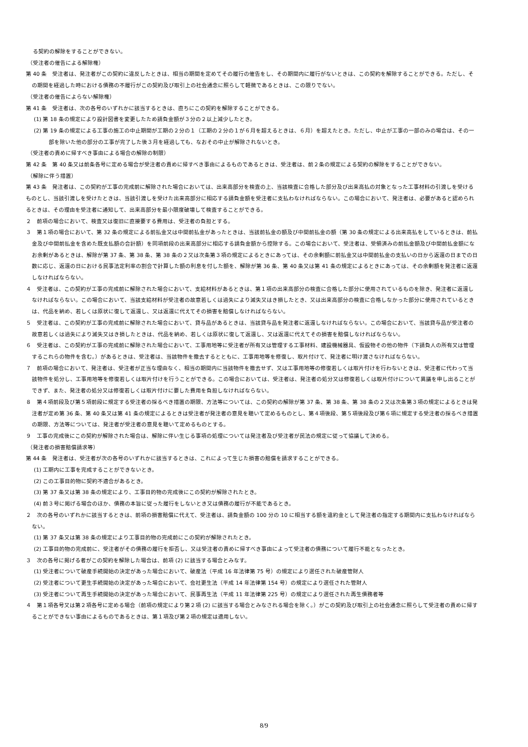る契約の解除をすることができない。
（受注者の催告による解除権）
第 40 条　受注者は、発注者がこの契約に違反したときは、相当の期間を定めてその履行の催告をし、その期間内に履行がないときは、この契約を解除することができる。ただし、その期間を経過した時における債務の不履行がこの契約及び取引上の社会通念に照らして軽微であるときは、この限りでない。
（受注者の催告によらない解除権）
第 41 条　受注者は、次の各号のいずれかに該当するときは、直ちにこの契約を解除することができる。
(1) 第 18 条の規定により設計図書を変更したため請負金額が３分の２以上減少したとき。
(2) 第 19 条の規定による工事の施工の中止期間が工期の２分の１（工期の２分の１が６月を超えるときは、６月）を超えたとき。ただし、中止が工事の一部のみの場合は、その一部を除いた他の部分の工事が完了した後３月を経過しても、なおその中止が解除されないとき。
（受注者の責めに帰すべき事由による場合の解除の制限）
第 42 条　第 40 条又は前条各号に定める場合が受注者の責めに帰すべき事由によるものであるときは、受注者は、前２条の規定による契約の解除をすることができない。
（解除に伴う措置）
第 43 条　発注者は、この契約が工事の完成前に解除された場合においては、出来高部分を検査の上、当該検査に合格した部分及び出来高払の対象となった工事材料の引渡しを受けるものとし、当該引渡しを受けたときは、当該引渡しを受けた出来高部分に相応する請負金額を受注者に支払わなければならない。この場合において、発注者は、必要があると認められるときは、その理由を受注者に通知して、出来高部分を最小限度破壊して検査することができる。
２　前項の場合において、検査又は復旧に直接要する費用は、受注者の負担とする。
３　第１項の場合において、第 32 条の規定による前払金又は中間前払金があったときは、当該前払金の額及び中間前払金の額（第 30 条の規定による出来高払をしているときは、前払金及び中間前払金を含めた既支払額の合計額）を同項前段の出来高部分に相応する請負金額から控除する。この場合において、受注者は、受領済みの前払金額及び中間前払金額になお余剰があるときは、解除が第 37 条、第 38 条、第 38 条の２又は次条第３項の規定によるときにあっては、その余剰額に前払金又は中間前払金の支払いの日から返還の日までの日数に応じ、返還の日における民事法定利率の割合で計算した額の利息を付した額を、解除が第 36 条、第 40 条又は第 41 条の規定によるときにあっては、その余剰額を発注者に返還しなければならない。
４　受注者は、この契約が工事の完成前に解除された場合において、支給材料があるときは、第１項の出来高部分の検査に合格した部分に使用されているものを除き、発注者に返還しなければならない。この場合において、当該支給材料が受注者の故意若しくは過失により滅失又はき損したとき、又は出来高部分の検査に合格しなかった部分に使用されているときは、代品を納め、若しくは原状に復して返還し、又は返還に代えてその損害を賠償しなければならない。
５　受注者は、この契約が工事の完成前に解除された場合において、貸与品があるときは、当該貸与品を発注者に返還しなければならない。この場合において、当該貸与品が受注者の故意若しくは過失により滅失又はき損したときは、代品を納め、若しくは原状に復して返還し、又は返還に代えてその損害を賠償しなければならない。
６　受注者は、この契約が工事の完成前に解除された場合において、工事用地等に受注者が所有又は管理する工事材料、建設機械器具、仮設物その他の物件（下請負人の所有又は管理するこれらの物件を含む。）があるときは、受注者は、当該物件を撤去するとともに、工事用地等を修復し、取片付けて、発注者に明け渡さなければならない。
７　前項の場合において、発注者は、受注者が正当な理由なく、相当の期間内に当該物件を撤去せず、又は工事用地等の修復若しくは取片付けを行わないときは、受注者に代わって当該物件を処分し、工事用地等を修復若しくは取片付けを行うことができる。この場合においては、受注者は、発注者の処分又は修復若しくは取片付けについて異議を申し出ることができず、また、発注者の処分又は修復若しくは取片付けに要した費用を負担しなければならない。
８　第４項前段及び第５項前段に規定する受注者の採るべき措置の期限、方法等については、この契約の解除が第 37 条、第 38 条、第 38 条の２又は次条第３項の規定によるときは発注者が定め第 36 条、第 40 条又は第 41 条の規定によるときは受注者が発注者の意見を聴いて定めるものとし、第４項後段、第５項後段及び第６項に規定する受注者の採るべき措置の期限、方法等については、発注者が受注者の意見を聴いて定めるものとする。
９　工事の完成後にこの契約が解除された場合は、解除に伴い生じる事項の処理については発注者及び受注者が民法の規定に従って協議して決める。
（発注者の損害賠償請求等）
第 44 条　発注者は、受注者が次の各号のいずれかに該当するときは、これによって生じた損害の賠償を請求することができる。
(1) 工期内に工事を完成することができないとき。
(2) この工事目的物に契約不適合があるとき。
(3) 第 37 条又は第 38 条の規定により、工事目的物の完成後にこの契約が解除されたとき。
(4) 前３号に掲げる場合のほか、債務の本旨に従った履行をしないとき又は債務の履行が不能であるとき。
２　次の各号のいずれかに該当するときは、前項の損害賠償に代えて、受注者は、請負金額の 100 分の 10 に相当する額を違約金として発注者の指定する期間内に支払わなければならない。
(1) 第 37 条又は第 38 条の規定により工事目的物の完成前にこの契約が解除されたとき。
(2) 工事目的物の完成前に、受注者がその債務の履行を拒否し、又は受注者の責めに帰すべき事由によって受注者の債務について履行不能となったとき。
３　次の各号に掲げる者がこの契約を解除した場合は、前項 (2) に該当する場合とみなす。
(1) 受注者について破産手続開始の決定があった場合において、破産法（平成 16 年法律第 75 号）の規定により選任された破産管財人
(2) 受注者について更生手続開始の決定があった場合において、会社更生法（平成 14 年法律第 154 号）の規定により選任された管財人
(3) 受注者について再生手続開始の決定があった場合において、民事再生法（平成 11 年法律第 225 号）の規定により選任された再生債務者等
４　第１項各号又は第２項各号に定める場合（前項の規定により第２項 (2) に該当する場合とみなされる場合を除く。）がこの契約及び取引上の社会通念に照らして受注者の責めに帰することができない事由によるものであるときは、第１項及び第２項の規定は適用しない。
8/9